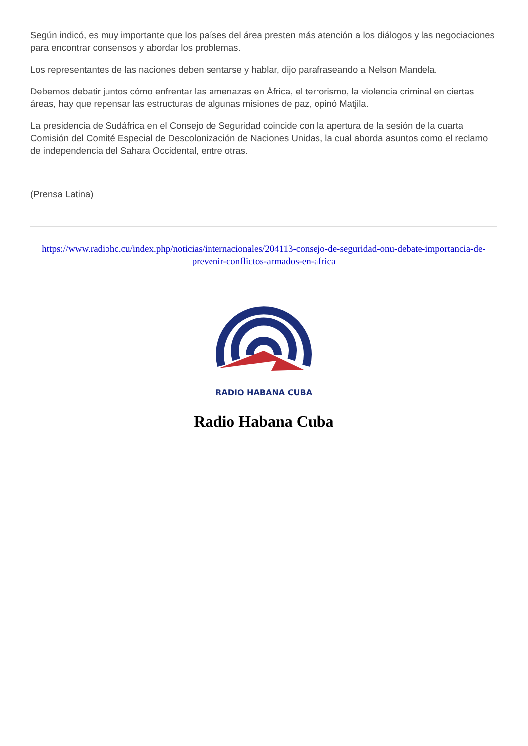Según indicó, es muy importante que los países del área presten más atención a los diálogos y las negociaciones para encontrar consensos y abordar los problemas.
Los representantes de las naciones deben sentarse y hablar, dijo parafraseando a Nelson Mandela.
Debemos debatir juntos cómo enfrentar las amenazas en África, el terrorismo, la violencia criminal en ciertas áreas, hay que repensar las estructuras de algunas misiones de paz, opinó Matjila.
La presidencia de Sudáfrica en el Consejo de Seguridad coincide con la apertura de la sesión de la cuarta Comisión del Comité Especial de Descolonización de Naciones Unidas, la cual aborda asuntos como el reclamo de independencia del Sahara Occidental, entre otras.
(Prensa Latina)
https://www.radiohc.cu/index.php/noticias/internacionales/204113-consejo-de-seguridad-onu-debate-importancia-de-prevenir-conflictos-armados-en-africa
RADIO HABANA CUBA
Radio Habana Cuba